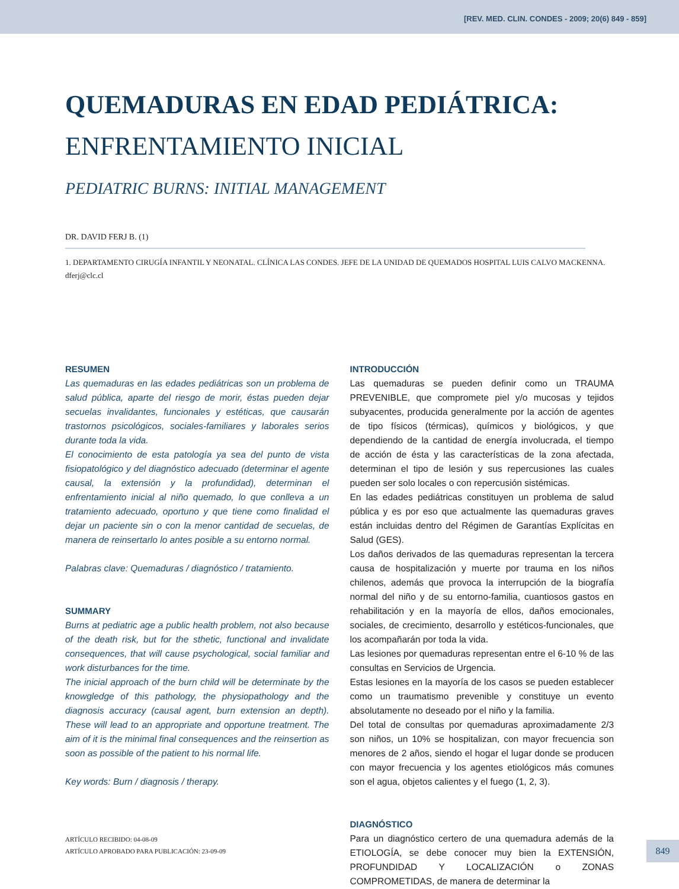[REV. MED. CLIN. CONDES - 2009; 20(6) 849 - 859]
QUEMADURAS EN EDAD PEDIÁTRICA:
ENFRENTAMIENTO INICIAL
PEDIATRIC BURNS: INITIAL MANAGEMENT
DR. DAVID FERJ B. (1)
1. DEPARTAMENTO CIRUGÍA INFANTIL Y NEONATAL. CLÍNICA LAS CONDES. JEFE DE LA UNIDAD DE QUEMADOS HOSPITAL LUIS CALVO MACKENNA.
dferj@clc.cl
RESUMEN
Las quemaduras en las edades pediátricas son un problema de salud pública, aparte del riesgo de morir, éstas pueden dejar secuelas invalidantes, funcionales y estéticas, que causarán trastornos psicológicos, sociales-familiares y laborales serios durante toda la vida.
El conocimiento de esta patología ya sea del punto de vista fisiopatológico y del diagnóstico adecuado (determinar el agente causal, la extensión y la profundidad), determinan el enfrentamiento inicial al niño quemado, lo que conlleva a un tratamiento adecuado, oportuno y que tiene como finalidad el dejar un paciente sin o con la menor cantidad de secuelas, de manera de reinsertarlo lo antes posible a su entorno normal.
Palabras clave: Quemaduras / diagnóstico / tratamiento.
SUMMARY
Burns at pediatric age a public health problem, not also because of the death risk, but for the sthetic, functional and invalidate consequences, that will cause psychological, social familiar and work disturbances for the time.
The inicial approach of the burn child will be determinate by the knowgledge of this pathology, the physiopathology and the diagnosis accuracy (causal agent, burn extension an depth). These will lead to an appropriate and opportune treatment. The aim of it is the minimal final consequences and the reinsertion as soon as possible of the patient to his normal life.
Key words: Burn / diagnosis / therapy.
ARTÍCULO RECIBIDO: 04-08-09
ARTÍCULO APROBADO PARA PUBLICACIÓN: 23-09-09
INTRODUCCIÓN
Las quemaduras se pueden definir como un TRAUMA PREVENIBLE, que compromete piel y/o mucosas y tejidos subyacentes, producida generalmente por la acción de agentes de tipo físicos (térmicas), químicos y biológicos, y que dependiendo de la cantidad de energía involucrada, el tiempo de acción de ésta y las características de la zona afectada, determinan el tipo de lesión y sus repercusiones las cuales pueden ser solo locales o con repercusión sistémicas.
En las edades pediátricas constituyen un problema de salud pública y es por eso que actualmente las quemaduras graves están incluidas dentro del Régimen de Garantías Explícitas en Salud (GES).
Los daños derivados de las quemaduras representan la tercera causa de hospitalización y muerte por trauma en los niños chilenos, además que provoca la interrupción de la biografía normal del niño y de su entorno-familia, cuantiosos gastos en rehabilitación y en la mayoría de ellos, daños emocionales, sociales, de crecimiento, desarrollo y estéticos-funcionales, que los acompañarán por toda la vida.
Las lesiones por quemaduras representan entre el 6-10 % de las consultas en Servicios de Urgencia.
Estas lesiones en la mayoría de los casos se pueden establecer como un traumatismo prevenible y constituye un evento absolutamente no deseado por el niño y la familia.
Del total de consultas por quemaduras aproximadamente 2/3 son niños, un 10% se hospitalizan, con mayor frecuencia son menores de 2 años, siendo el hogar el lugar donde se producen con mayor frecuencia y los agentes etiológicos más comunes son el agua, objetos calientes y el fuego (1, 2, 3).
DIAGNÓSTICO
Para un diagnóstico certero de una quemadura además de la ETIOLOGÍA, se debe conocer muy bien la EXTENSIÓN, PROFUNDIDAD Y LOCALIZACIÓN o ZONAS COMPROMETIDAS, de manera de determinar la
849